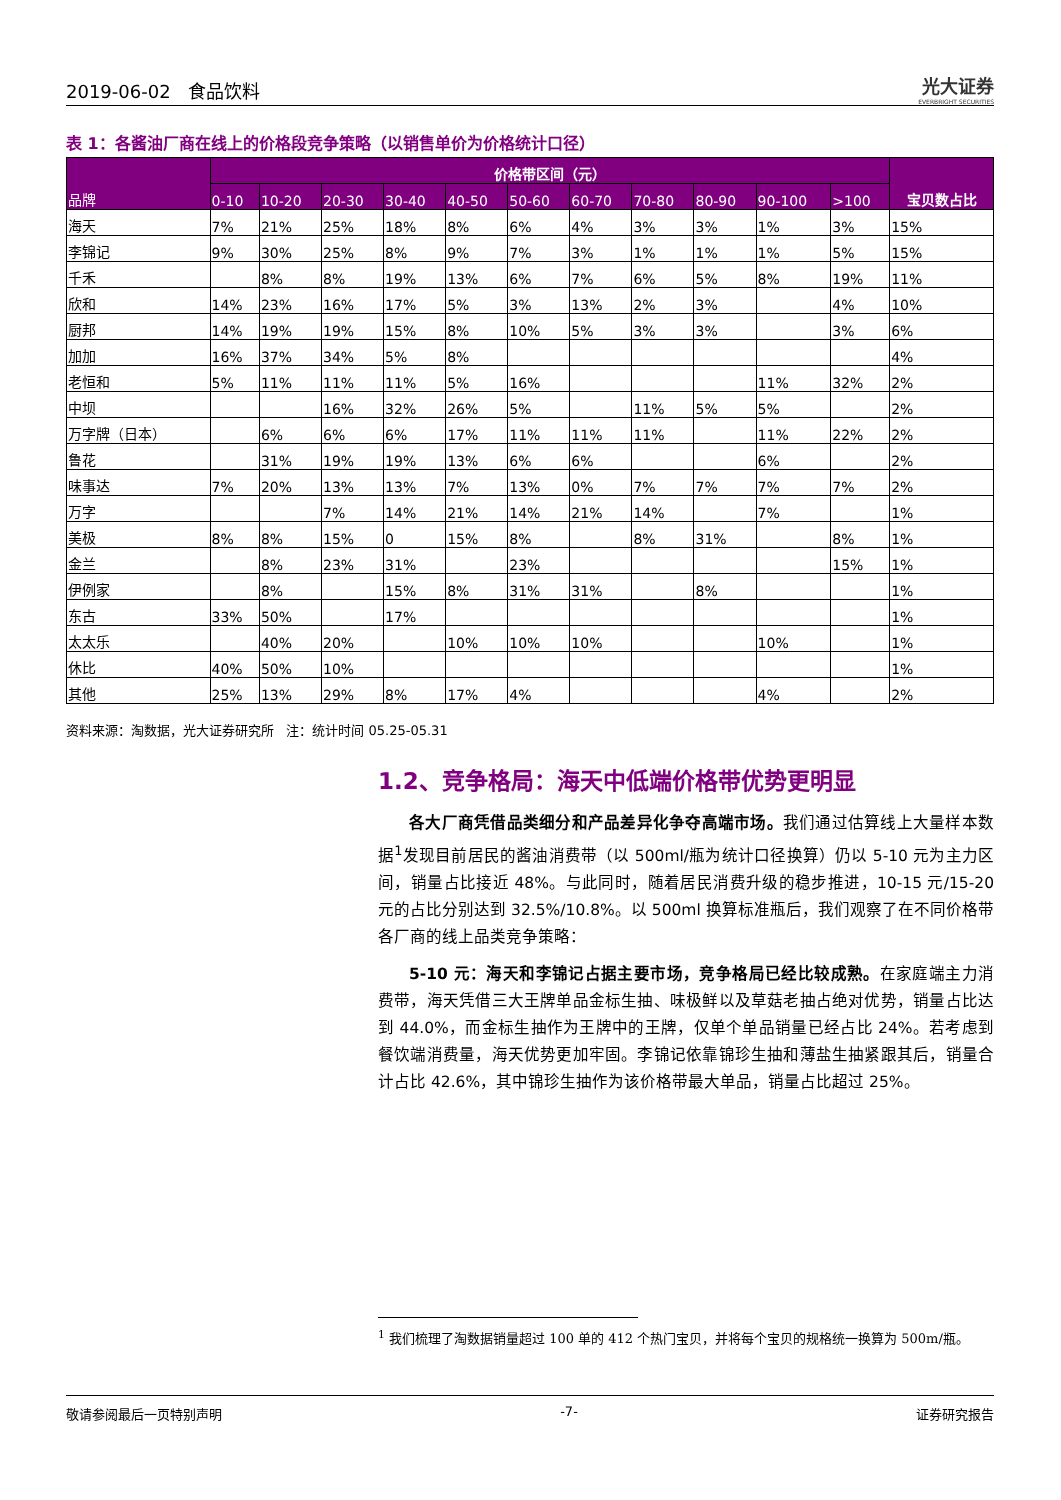2019-06-02 食品饮料 光大证券
EVERBRIGHT SECURITIES
表 1：各酱油厂商在线上的价格段竞争策略（以销售单价为价格统计口径）
| 品牌 | 价格带区间（元） | | | | | | | | | | | 宝贝数占比 |
| --- | --- | --- | --- | --- | --- | --- | --- | --- | --- | --- | --- | --- |
| | 0-10 | 10-20 | 20-30 | 30-40 | 40-50 | 50-60 | 60-70 | 70-80 | 80-90 | 90-100 | >100 | |
| 海天 | 7% | 21% | 25% | 18% | 8% | 6% | 4% | 3% | 3% | 1% | 3% | 15% |
| 李锦记 | 9% | 30% | 25% | 8% | 9% | 7% | 3% | 1% | 1% | 1% | 5% | 15% |
| 千禾 | | 8% | 8% | 19% | 13% | 6% | 7% | 6% | 5% | 8% | 19% | 11% |
| 欣和 | 14% | 23% | 16% | 17% | 5% | 3% | 13% | 2% | 3% | | 4% | 10% |
| 厨邦 | 14% | 19% | 19% | 15% | 8% | 10% | 5% | 3% | 3% | | 3% | 6% |
| 加加 | 16% | 37% | 34% | 5% | 8% | | | | | | | 4% |
| 老恒和 | 5% | 11% | 11% | 11% | 5% | 16% | | | | 11% | 32% | 2% |
| 中坝 | | | 16% | 32% | 26% | 5% | | 11% | 5% | 5% | | 2% |
| 万字牌（日本） | | 6% | 6% | 6% | 17% | 11% | 11% | 11% | | 11% | 22% | 2% |
| 鲁花 | | 31% | 19% | 19% | 13% | 6% | 6% | | | 6% | | 2% |
| 味事达 | 7% | 20% | 13% | 13% | 7% | 13% | 0% | 7% | 7% | 7% | 7% | 2% |
| 万字 | | | 7% | 14% | 21% | 14% | 21% | 14% | | 7% | | 1% |
| 美极 | 8% | 8% | 15% | 0 | 15% | 8% | | 8% | 31% | | 8% | 1% |
| 金兰 | | 8% | 23% | 31% | | 23% | | | | | 15% | 1% |
| 伊例家 | | 8% | | 15% | 8% | 31% | 31% | | 8% | | | 1% |
| 东古 | 33% | 50% | | 17% | | | | | | | | 1% |
| 太太乐 | | 40% | 20% | | 10% | 10% | 10% | | | 10% | | 1% |
| 休比 | 40% | 50% | 10% | | | | | | | | | 1% |
| 其他 | 25% | 13% | 29% | 8% | 17% | 4% | | | | 4% | | 2% |
资料来源：淘数据，光大证券研究所 注：统计时间 05.25-05.31
1.2、竞争格局：海天中低端价格带优势更明显
各大厂商凭借品类细分和产品差异化争夺高端市场。我们通过估算线上大量样本数据<sup>1</sup>发现目前居民的酱油消费带（以 500ml/瓶为统计口径换算）仍以 5-10 元为主力区间，销量占比接近 48%。与此同时，随着居民消费升级的稳步推进，10-15 元/15-20 元的占比分别达到 32.5%/10.8%。以 500ml 换算标准瓶后，我们观察了在不同价格带各厂商的线上品类竞争策略：
5-10 元：海天和李锦记占据主要市场，竞争格局已经比较成熟。在家庭端主力消费带，海天凭借三大王牌单品金标生抽、味极鲜以及草菇老抽占绝对优势，销量占比达到 44.0%，而金标生抽作为王牌中的王牌，仅单个单品销量已经占比 24%。若考虑到餐饮端消费量，海天优势更加牢固。李锦记依靠锦珍生抽和薄盐生抽紧跟其后，销量合计占比 42.6%，其中锦珍生抽作为该价格带最大单品，销量占比超过 25%。
<sup>1</sup> 我们梳理了淘数据销量超过 100 单的 412 个热门宝贝，并将每个宝贝的规格统一换算为 500m/瓶。
敬请参阅最后一页特别声明 -7- 证券研究报告